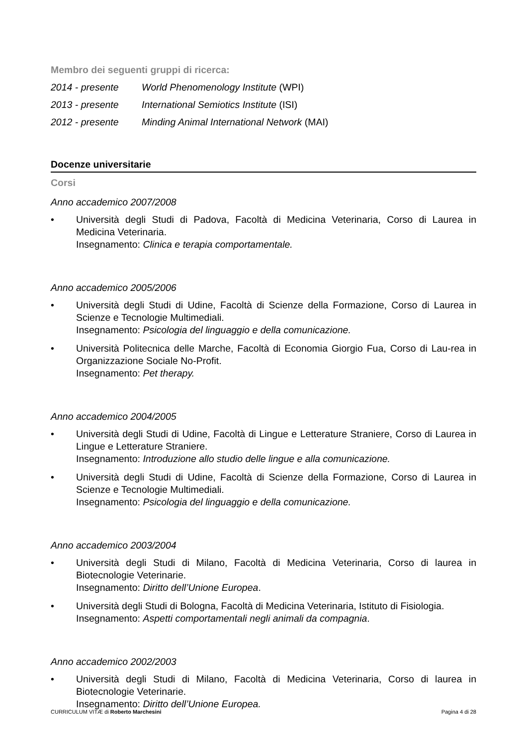Membro dei seguenti gruppi di ricerca:
2014 - presente World Phenomenology Institute (WPI)
2013 - presente International Semiotics Institute (ISI)
2012 - presente Minding Animal International Network (MAI)
Docenze universitarie
Corsi
Anno accademico 2007/2008
• Università degli Studi di Padova, Facoltà di Medicina Veterinaria, Corso di Laurea in Medicina Veterinaria.
Insegnamento: Clinica e terapia comportamentale.
Anno accademico 2005/2006
• Università degli Studi di Udine, Facoltà di Scienze della Formazione, Corso di Laurea in Scienze e Tecnologie Multimediali.
Insegnamento: Psicologia del linguaggio e della comunicazione.
• Università Politecnica delle Marche, Facoltà di Economia Giorgio Fua, Corso di Lau-rea in Organizzazione Sociale No-Profit.
Insegnamento: Pet therapy.
Anno accademico 2004/2005
• Università degli Studi di Udine, Facoltà di Lingue e Letterature Straniere, Corso di Laurea in Lingue e Letterature Straniere.
Insegnamento: Introduzione allo studio delle lingue e alla comunicazione.
• Università degli Studi di Udine, Facoltà di Scienze della Formazione, Corso di Laurea in Scienze e Tecnologie Multimediali.
Insegnamento: Psicologia del linguaggio e della comunicazione.
Anno accademico 2003/2004
• Università degli Studi di Milano, Facoltà di Medicina Veterinaria, Corso di laurea in Biotecnologie Veterinarie.
Insegnamento: Diritto dell’Unione Europea.
• Università degli Studi di Bologna, Facoltà di Medicina Veterinaria, Istituto di Fisiologia.
Insegnamento: Aspetti comportamentali negli animali da compagnia.
Anno accademico 2002/2003
• Università degli Studi di Milano, Facoltà di Medicina Veterinaria, Corso di laurea in Biotecnologie Veterinarie.
Insegnamento: Diritto dell’Unione Europea.
CURRICULUM VITÆ di Roberto Marchesini Pagina 4 di 28